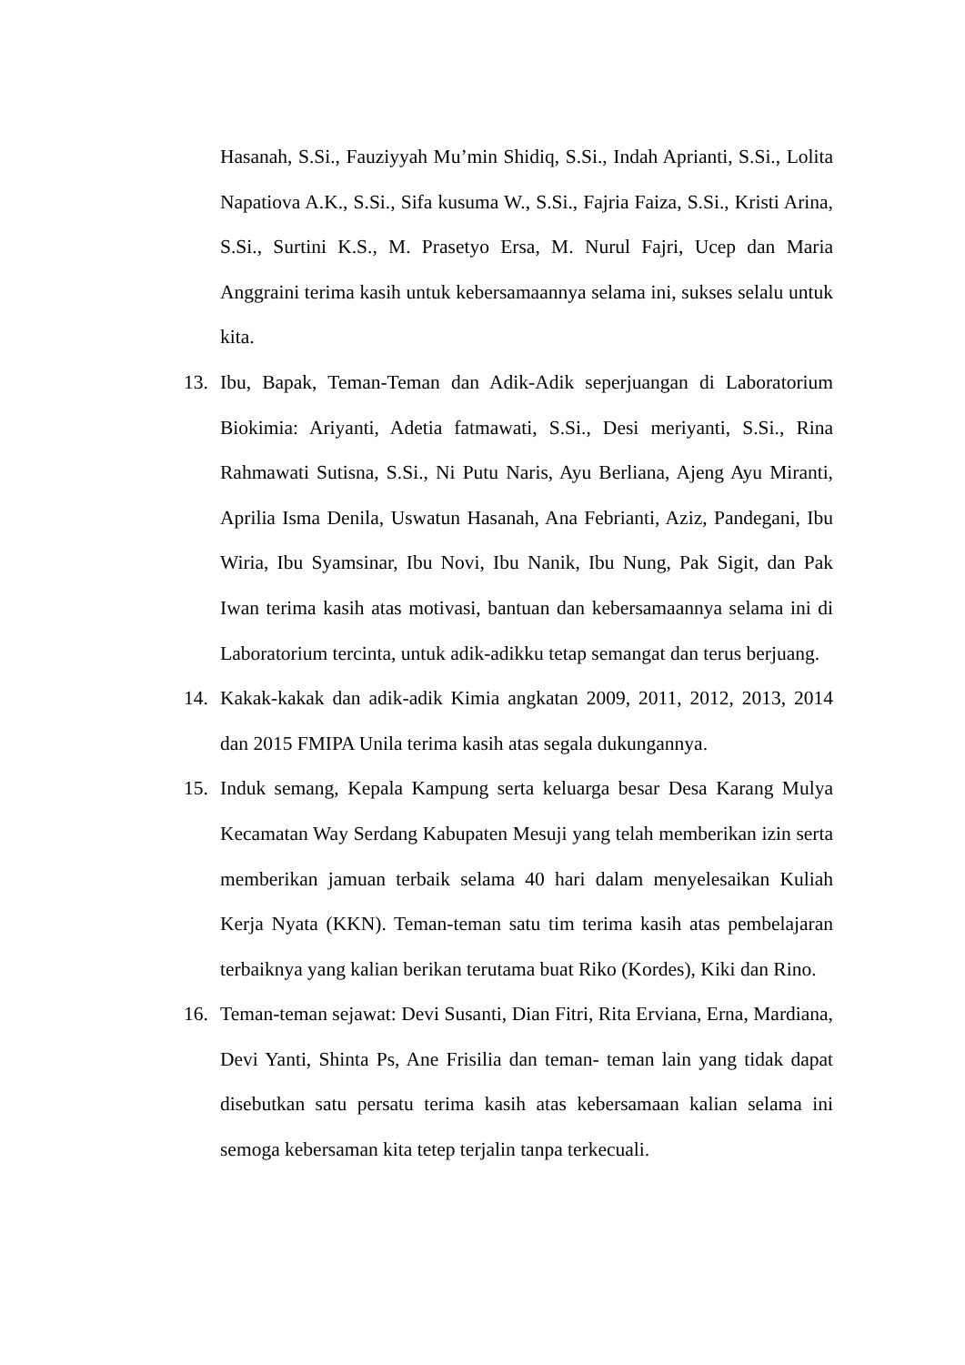Hasanah, S.Si., Fauziyyah Mu’min Shidiq, S.Si., Indah Aprianti, S.Si., Lolita Napatiova A.K., S.Si., Sifa kusuma W., S.Si., Fajria Faiza, S.Si., Kristi Arina, S.Si., Surtini K.S., M. Prasetyo Ersa, M. Nurul Fajri, Ucep dan Maria Anggraini terima kasih untuk kebersamaannya selama ini, sukses selalu untuk kita.
13. Ibu, Bapak, Teman-Teman dan Adik-Adik seperjuangan di Laboratorium Biokimia: Ariyanti, Adetia fatmawati, S.Si., Desi meriyanti, S.Si., Rina Rahmawati Sutisna, S.Si., Ni Putu Naris, Ayu Berliana, Ajeng Ayu Miranti, Aprilia Isma Denila, Uswatun Hasanah, Ana Febrianti, Aziz, Pandegani, Ibu Wiria, Ibu Syamsinar, Ibu Novi, Ibu Nanik, Ibu Nung, Pak Sigit, dan Pak Iwan terima kasih atas motivasi, bantuan dan kebersamaannya selama ini di Laboratorium tercinta, untuk adik-adikku tetap semangat dan terus berjuang.
14. Kakak-kakak dan adik-adik Kimia angkatan 2009, 2011, 2012, 2013, 2014 dan 2015 FMIPA Unila terima kasih atas segala dukungannya.
15. Induk semang, Kepala Kampung serta keluarga besar Desa Karang Mulya Kecamatan Way Serdang Kabupaten Mesuji yang telah memberikan izin serta memberikan jamuan terbaik selama 40 hari dalam menyelesaikan Kuliah Kerja Nyata (KKN). Teman-teman satu tim terima kasih atas pembelajaran terbaiknya yang kalian berikan terutama buat Riko (Kordes), Kiki dan Rino.
16. Teman-teman sejawat: Devi Susanti, Dian Fitri, Rita Erviana, Erna, Mardiana, Devi Yanti, Shinta Ps, Ane Frisilia dan teman- teman lain yang tidak dapat disebutkan satu persatu terima kasih atas kebersamaan kalian selama ini semoga kebersaman kita tetep terjalin tanpa terkecuali.